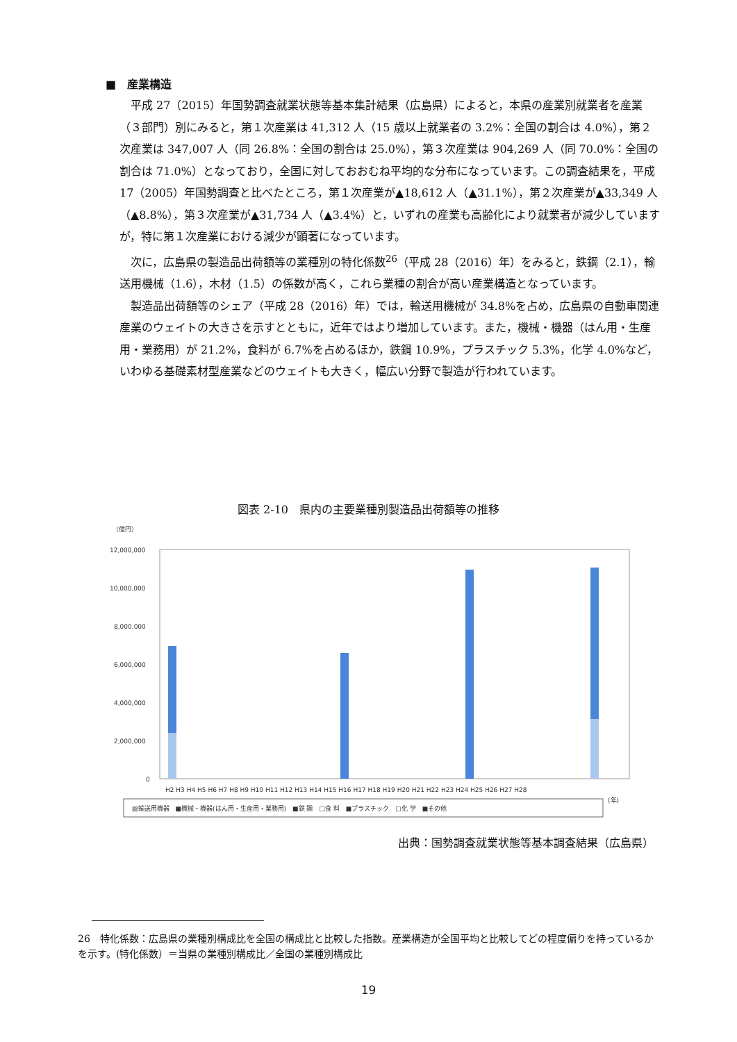■　産業構造
平成 27（2015）年国勢調査就業状態等基本集計結果（広島県）によると，本県の産業別就業者を産業（３部門）別にみると，第１次産業は 41,312 人（15 歳以上就業者の 3.2%：全国の割合は 4.0%），第２次産業は 347,007 人（同 26.8%：全国の割合は 25.0%），第３次産業は 904,269 人（同 70.0%：全国の割合は 71.0%）となっており，全国に対しておおむね平均的な分布になっています。この調査結果を，平成 17（2005）年国勢調査と比べたところ，第１次産業が▲18,612 人（▲31.1%），第２次産業が▲33,349 人（▲8.8%），第３次産業が▲31,734 人（▲3.4%）と，いずれの産業も高齢化により就業者が減少していますが，特に第１次産業における減少が顕著になっています。
次に，広島県の製造品出荷額等の業種別の特化係数<sup>26</sup>（平成 28（2016）年）をみると，鉄鋼（2.1），輸送用機械（1.6），木材（1.5）の係数が高く，これら業種の割合が高い産業構造となっています。
製造品出荷額等のシェア（平成 28（2016）年）では，輸送用機械が 34.8%を占め，広島県の自動車関連産業のウェイトの大きさを示すとともに，近年ではより増加しています。また，機械・機器（はん用・生産用・業務用）が 21.2%，食料が 6.7%を占めるほか，鉄鋼 10.9%，プラスチック 5.3%，化学 4.0%など，いわゆる基礎素材型産業などのウェイトも大きく，幅広い分野で製造が行われています。
図表 2-10　県内の主要業種別製造品出荷額等の推移
（億円）
12,000,000
10,000,000
8,000,000
6,000,000
4,000,000
2,000,000
0
H2 H3 H4 H5 H6 H7 H8 H9 H10 H11 H12 H13 H14 H15 H16 H17 H18 H19 H20 H21 H22 H23 H24 H25 H26 H27 H28
▨輸送用機器　■機械・機器(はん用・生産用・業務用)　■鉄 鋼　□食 料　■プラスチック　□化 学　■その他
(年)
出典：国勢調査就業状態等基本調査結果（広島県）
26　特化係数：広島県の業種別構成比を全国の構成比と比較した指数。産業構造が全国平均と比較してどの程度偏りを持っているかを示す。(特化係数）＝当県の業種別構成比／全国の業種別構成比
19